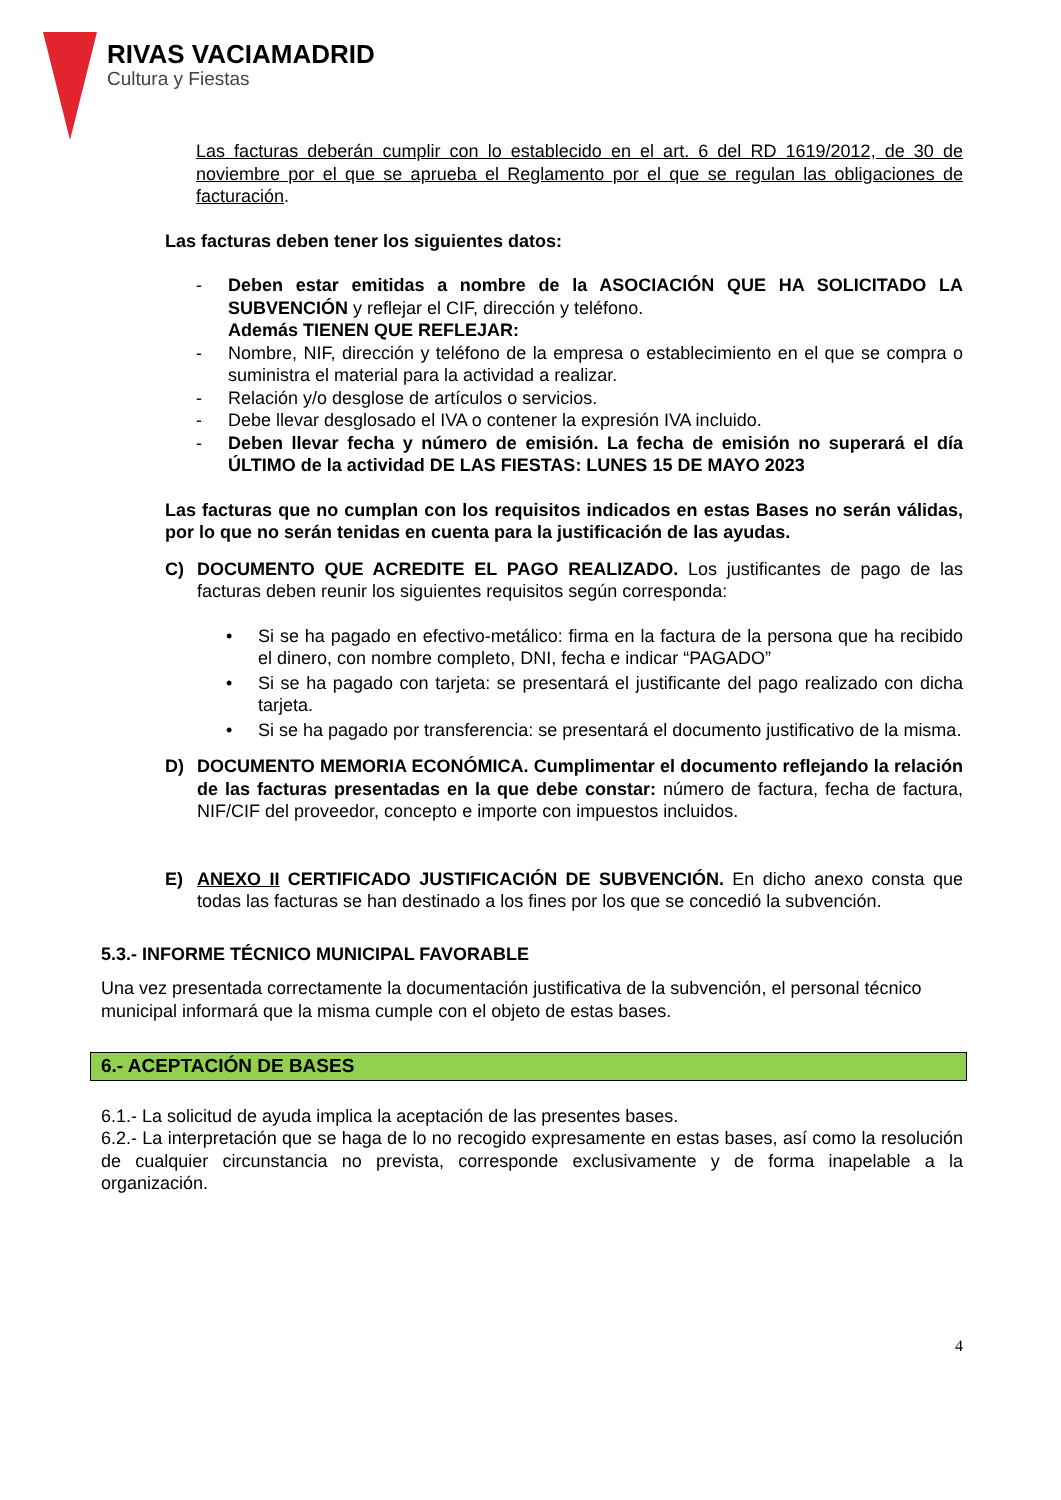RIVAS VACIAMADRID
Cultura y Fiestas
Las facturas deberán cumplir con lo establecido en el art. 6 del RD 1619/2012, de 30 de noviembre por el que se aprueba el Reglamento por el que se regulan las obligaciones de facturación.
Las facturas deben tener los siguientes datos:
- Deben estar emitidas a nombre de la ASOCIACIÓN QUE HA SOLICITADO LA SUBVENCIÓN y reflejar el CIF, dirección y teléfono.
Además TIENEN QUE REFLEJAR:
- Nombre, NIF, dirección y teléfono de la empresa o establecimiento en el que se compra o suministra el material para la actividad a realizar.
- Relación y/o desglose de artículos o servicios.
- Debe llevar desglosado el IVA o contener la expresión IVA incluido.
- Deben llevar fecha y número de emisión. La fecha de emisión no superará el día ÚLTIMO de la actividad DE LAS FIESTAS: LUNES 15 DE MAYO 2023
Las facturas que no cumplan con los requisitos indicados en estas Bases no serán válidas, por lo que no serán tenidas en cuenta para la justificación de las ayudas.
C) DOCUMENTO QUE ACREDITE EL PAGO REALIZADO. Los justificantes de pago de las facturas deben reunir los siguientes requisitos según corresponda:
• Si se ha pagado en efectivo-metálico: firma en la factura de la persona que ha recibido el dinero, con nombre completo, DNI, fecha e indicar “PAGADO”
• Si se ha pagado con tarjeta: se presentará el justificante del pago realizado con dicha tarjeta.
• Si se ha pagado por transferencia: se presentará el documento justificativo de la misma.
D) DOCUMENTO MEMORIA ECONÓMICA. Cumplimentar el documento reflejando la relación de las facturas presentadas en la que debe constar: número de factura, fecha de factura, NIF/CIF del proveedor, concepto e importe con impuestos incluidos.
E) ANEXO II CERTIFICADO JUSTIFICACIÓN DE SUBVENCIÓN. En dicho anexo consta que todas las facturas se han destinado a los fines por los que se concedió la subvención.
5.3.- INFORME TÉCNICO MUNICIPAL FAVORABLE
Una vez presentada correctamente la documentación justificativa de la subvención, el personal técnico municipal informará que la misma cumple con el objeto de estas bases.
6.- ACEPTACIÓN DE BASES
6.1.- La solicitud de ayuda implica la aceptación de las presentes bases.
6.2.- La interpretación que se haga de lo no recogido expresamente en estas bases, así como la resolución de cualquier circunstancia no prevista, corresponde exclusivamente y de forma inapelable a la organización.
4